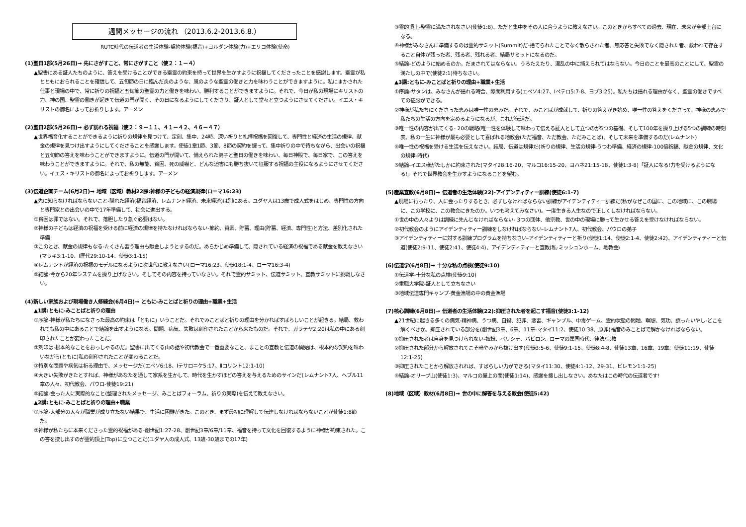週間メッセージの流れ （2013.6.2-2013.6.8.）
RUTC時代の伝道者の生活体験-契約体験(福音)+ヨルダン体験(力)+エリコ体験(使命)
(1)聖日1部(5月26日)→ 先にさがすこと、常にさがすこと（使２：１－４）
▲聖書にある証人たちのように、答えを受けることができる聖霊の約束を持って世界を生かすように祝福してくださったことを感謝します。聖霊が私とともにおられることを確信して、五旬節の日に臨んだ炎のような、風のような聖霊の働きと力を味わうことができますように。私にまかされた仕事と現場の中で、常に祈りの祝福と五旬節の聖霊の力と働きを味わい、勝利することができますように。それで、今日が私の現場にキリストの力、神の国、聖霊の働きが起きて伝道の門が開く、その日になるようにしてくださり、証人として堂々と立つようにさせてください。イエス・キリストの御名によってお祈りします。アーメン
(2)聖日2部(5月26日)→ 必ず訪れる祝福（使２：９－１１、４１－４２、４６－４７）
▲世界福音化することができるように祈りの規律を見つけて、定刻、集中、24時、深い祈りと礼拝祝福を回復して、専門性と経済の生活の規律、献金の規律を見つけ出すようにしてくださることを感謝します。使徒1章1節、3節、8節の契約を握って、集中祈りの中で待ちながら、出会いの祝福と五旬節の答えを味わうことができますように。伝道の門が開いて、備えられた弟子と聖日の働きを味わい、毎日神殿で、毎日家で、この答えを味わうことができますように。それで、私の無能、貧困、死の威嚇と、どんな迫害にも勝ち抜いて征服する祝福の主役になるようにさせてください。イエス・キリストの御名によってお祈りします。アーメン
(3)伝道企画チーム(6月2日)→ 地域（区域）教材22課:神様の子どもの経済規律(ローマ16:23)
▲先に知らなければならないこと-隠れた経済(福音経済、レムナント経済、未来経済)は別にある。ユダヤ人は13歳で成人式をはじめ、専門性の方向と専門家との出会いの中で17年準備して、社会に進出する。
①貧困は罪ではない。それで、落胆したり急ぐ必要はない。
②神様の子どもは経済の祝福を受ける前に経済の規律を持たなければならない-節約、質素、貯蓄、理由(貯蓄、経済、専門性)と方法、差別化された準備
③このとき、献金の規律もなる-たくさん習う理由も献金しようとするのだ。あらかじめ準備して、隠されている経済の祝福である献金を教えなさい(マラキ3:1-10、I歴代29:10-14、使徒3:1-15)
④レムナントが経済の祝福のモデルになるように次世代に教えなさい(ローマ16:23、使徒18:1-4、ローマ16:3-4)
⑤結論-今から20年システムを操り上げなさい。そしてその内容を持っていなさい。それで霊的サミット、伝道サミット、宣教サミットに挑戦しなさい。
(4)新しい家族および現場働き人修練会(6月4日)→ ともに-みことばと祈りの理由+職業+生活
▲1講:ともに-みことばと祈りの理由
①序論-神様が私たちになさった最高の約束は「ともに」いうことだ。それでみことばと祈りの理由を分かればすばらしいことが起きる。結局、救われても私の中にあることで結論を出すようになる。問題、病気、失敗は刻印されたことから来たものだ。それで、ガラテヤ2:20は私の中にある刻印されたことが変わったことだ。
②刻印は-根本的なことをおっしゃるのだ。聖書に出てくる山の話や初代教会で一番重要なこと、まことの宣教と伝道の開始は、根本的な契約を味わいながら(ともに)私の刻印されたことが変わることだ。
③特別な問題や病気は祈る理由で、メッセージだ(エペソ6:18、Iテサロニケ5:17、Ⅱコリント12:1-10)
④大きい失敗がきたとすれば、神様があなたを通して家系を生かして、時代を生かすほどの答えを与えるためのサインだ(レムナント7人、ヘブル11章の人々、初代教会、パウロ-使徒19:21)
⑤結論-会った人に実際的なこと(整理されたメッセージ、みことばフォーラム、祈りの実際)を伝えて教えなさい。
▲2講:ともに-みことばと祈りの理由+職業
①序論-大部分の人々が職業が成り立たない結果で、生活に困難がきた。このとき、まず最初に理解して伝達しなければならないことが使徒1:8節だ。
②神様が私たちに本来くださった霊的祝福がある-創世記1:27-28、創世記3章/6章/11章、福音を持って文化を回復するように神様が約束された。この答を捜し出すのが霊的頂上(Top)に立つことだ(ユダヤ人の成人式、13歳-30歳までの17年)
③霊的頂上-聖霊に満たされなさい(使徒1:8)、ただと集中をその人に合うように教えなさい。このときからすべての過去、現在、未来が全部土台になる。
④神様がみなさんに準備するのは霊的サミット(Summit)だ-捨てられたことでなく散らされた者、無応答と失敗でなく隠された者、救われて存在すること自体が残った者、残る者、残れる者、結局サミットになるのだ。
⑤結論-どのように始めるのか。だまされてはならない。うろたえたり、混乱の中に捕えられてはならない。今日のことを最高のことにして、聖霊の満たしの中で(使徒2:1)待ちなさい。
▲3講:ともに-みことばと祈りの理由+職業+生活
①序論-サタンは、みなさんが揺れる時合、隙間利用する(エペソ4:27、Iペテロ5:7-8、ヨブ3:25)。私たちは揺れる理由がなく、聖霊の働きですべての征服ができる。
②神様が私たちにくださった恵みは唯一性の恵みだ。それで、みことばが成就して、祈りの答えがき始め、唯一性の答えをくださって、神様の恵みで私たちの生活の方向を定めるようになるが、これが伝道だ。
③唯一性の内容が出てくる- 20の戦略(唯一性を体験して味わって伝える証人として立つのが5つの基礎、そして100年を操り上げる5つの訓練の時刻表、私の一生に神様が最も必要として喜ばれる地教会(ただ福音、ただ教会、ただみことば)、そして未来を準備するのだ(レムナント)
④唯一性の祝福を受ける生活を伝えなさい。結局、伝道は規律だ(祈りの規律、生活の規律-うつわ準備、経済の規律-100倍祝福、献金の規律、文化の規律-時代)
⑤結論-イエス様がたしかに約束された(マタイ28:16-20、マルコ16:15-20、ヨハネ21:15-18、使徒1:3-8)「証人になる!力を受けるようになる!」それで世界教会を生かすようになることを望む。
(5)産業宣教(6月8日)→ 伝道者の生活体験(22)-アイデンティティー訓練(使徒6:1-7)
▲現場に行ったり、人に会ったりするとき、必ずしなければならない訓練がアイデンティティー訓練だ(私がなぜこの国に、この地域に、この職場に、この学校に、この教会にきたのか。いつも考えてみなさい)。一度生きる人生なので正しくしなければならない。
①世の中の人々よりは訓練に先んじなければならない- 3つの団体、他宗教、世の中の現場に勝って生かせる答えを受けなければならない。
②初代教会のようにアイデンティティー訓練をしなければならない-レムナント7人、初代教会、パウロの弟子
③アイデンティティーに対する訓練プログラムを持ちなさい-アイデンティティーと祈り(使徒1:14、使徒2:1-4、使徒2:42)、アイデンティティーと伝道(使徒2:9-11、使徒2:41、使徒4:4)、アイデンティティーと宣教(私-ミッションホーム、地教会)
(6)伝道学(6月8日)→ 十分な私の点検(使徒9:10)
①伝道学-十分な私の点検(使徒9:10)
②重職大学院-証人として立ちなさい
③地域伝道専門キャンプ-黄金漁場の中の黄金漁場
(7)核心訓練(6月8日)→ 伝道者の生活体験(22):抑圧された者を起こす福音(使徒3:1-12)
▲21世紀に起きる多くの病気-精神病、うつ病、自殺、犯罪、悪習、ギャンブル、中毒ゲーム、霊的状態の問題、瞑想、気功、誤ったいやし-どこを解くべきか。抑圧されている部分を(創世記3章、6章、11章-マタイ11:2、使徒10:38、原罪)福音のみことばで解かなければならない。
①抑圧された者は自身を見つけられない-奴隷、ペリシテ、バビロン、ローマの属国時代、律法/宗教
②抑圧された部分から解放されてこそ暗やみから抜け出す(使徒3:5-6、使徒9:1-15、使徒8:4-8、使徒13章、16章、19章、使徒11:19、使徒12:1-25)
③抑圧されたことから解放されれば、すばらしい力ができる(マタイ11:30、使徒4:1-12、29-31、ピレモン1:1-25)
④結論-オリーブ山(使徒1:3)、マルコの屋上の間(使徒1:14)、感謝を捜し出しなさい。あなたはこの時代の伝道者です!
(8)地域（区域）教材(6月8日)→ 世の中に解答を与える教会(使徒5:42)